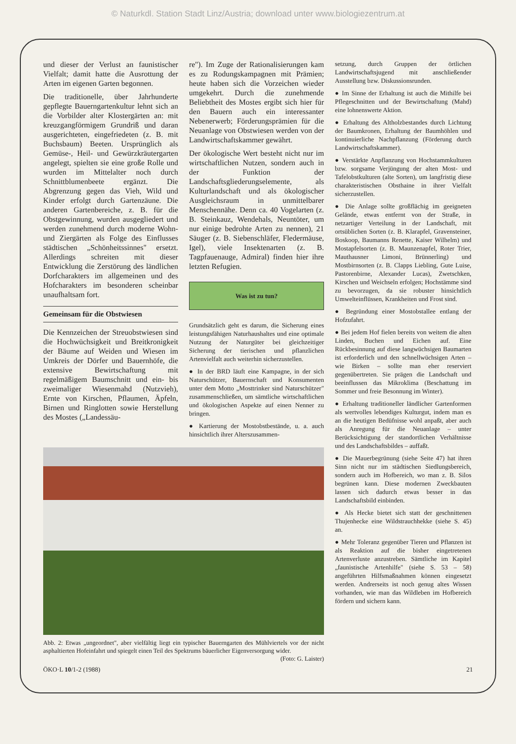© Naturkdl. Station Stadt Linz/Austria; download unter www.biologiezentrum.at
und dieser der Verlust an faunistischer Vielfalt; damit hatte die Ausrottung der Arten im eigenen Garten begonnen.
Die traditionelle, über Jahrhunderte gepflegte Bauerngartenkultur lehnt sich an die Vorbilder alter Klostergärten an: mit kreuzgangförmigem Grundriß und daran ausgerichteten, eingefriedeten (z. B. mit Buchsbaum) Beeten. Ursprünglich als Gemüse-, Heil- und Gewürzkräutergarten angelegt, spielten sie eine große Rolle und wurden im Mittelalter noch durch Schnittblumenbeete ergänzt. Die Abgrenzung gegen das Vieh, Wild und Kinder erfolgt durch Gartenzäune. Die anderen Gartenbereiche, z. B. für die Obstgewinnung, wurden ausgegliedert und werden zunehmend durch moderne Wohn- und Ziergärten als Folge des Einflusses städtischen „Schönheitssinnes" ersetzt. Allerdings schreiten mit dieser Entwicklung die Zerstörung des ländlichen Dorfcharakters im allgemeinen und des Hofcharakters im besonderen scheinbar unaufhaltsam fort.
Gemeinsam für die Obstwiesen
Die Kennzeichen der Streuobstwiesen sind die Hochwüchsigkeit und Breitkronigkeit der Bäume auf Weiden und Wiesen im Umkreis der Dörfer und Bauernhöfe, die extensive Bewirtschaftung mit regelmäßigem Baumschnitt und ein- bis zweimaliger Wiesenmahd (Nutzvieh), Ernte von Kirschen, Pflaumen, Äpfeln, Birnen und Ringlotten sowie Herstellung des Mostes („Landessäu-
re"). Im Zuge der Rationalisierungen kam es zu Rodungskampagnen mit Prämien; heute haben sich die Vorzeichen wieder umgekehrt. Durch die zunehmende Beliebtheit des Mostes ergibt sich hier für den Bauern auch ein interessanter Nebenerwerb; Förderungsprämien für die Neuanlage von Obstwiesen werden von der Landwirtschaftskammer gewährt.
Der ökologische Wert besteht nicht nur im wirtschaftlichen Nutzen, sondern auch in der Funktion der Landschaftsgliederungselemente, als Kulturlandschaft und als ökologischer Ausgleichsraum in unmittelbarer Menschennähe. Denn ca. 40 Vogelarten (z. B. Steinkauz, Wendehals, Neuntöter, um nur einige bedrohte Arten zu nennen), 21 Säuger (z. B. Siebenschläfer, Fledermäuse, Igel), viele Insektenarten (z. B. Tagpfauenauge, Admiral) finden hier ihre letzten Refugien.
Was ist zu tun?
Grundsätzlich geht es darum, die Sicherung eines leistungsfähigen Naturhaushaltes und eine optimale Nutzung der Naturgüter bei gleichzeitiger Sicherung der tierischen und pflanzlichen Artenvielfalt auch weiterhin sicherzustellen.
● In der BRD läuft eine Kampagne, in der sich Naturschützer, Bauernschaft und Konsumenten unter dem Motto „Mosttrinker sind Naturschützer" zusammenschließen, um sämtliche wirtschaftlichen und ökologischen Aspekte auf einen Nenner zu bringen.
● Kartierung der Mostobstbestände, u. a. auch hinsichtlich ihrer Alterszusammen-
Abb. 2: Etwas „ungeordnet", aber vielfältig liegt ein typischer Bauerngarten des Mühlviertels vor der nicht asphaltierten Hofeinfahrt und spiegelt einen Teil des Spektrums bäuerlicher Eigenversorgung wider. (Foto: G. Laister)
setzung, durch Gruppen der örtlichen Landwirtschaftsjugend mit anschließender Ausstellung bzw. Diskussionsrunden.
● Im Sinne der Erhaltung ist auch die Mithilfe bei Pflegeschnitten und der Bewirtschaftung (Mahd) eine lohnenswerte Aktion.
● Erhaltung des Altholzbestandes durch Lichtung der Baumkronen, Erhaltung der Baumhöhlen und kontinuierliche Nachpflanzung (Förderung durch Landwirtschaftskammer).
● Verstärkte Anpflanzung von Hochstammkulturen bzw. sorgsame Verjüngung der alten Most- und Tafelobstkulturen (alte Sorten), um langfristig diese charakteristischen Obsthaine in ihrer Vielfalt sicherzustellen.
● Die Anlage sollte großflächig im geeigneten Gelände, etwas entfernt von der Straße, in netzartiger Verteilung in der Landschaft, mit ortsüblichen Sorten (z. B. Klarapfel, Gravensteiner, Boskoop, Baumanns Renette, Kaiser Wilhelm) und Mostapfelsorten (z. B. Maunzenapfel, Roter Trier, Mauthausner Limoni, Brünnerling) und Mostbirnsorten (z. B. Clapps Liebling, Gute Luise, Pastorenbirne, Alexander Lucas), Zwetschken, Kirschen und Weichseln erfolgen; Hochstämme sind zu bevorzugen, da sie robuster hinsichtlich Umwelteinflüssen, Krankheiten und Frost sind.
● Begründung einer Mostobstallee entlang der Hofzufahrt.
● Bei jedem Hof fielen bereits von weitem die alten Linden, Buchen und Eichen auf. Eine Rückbesinnung auf diese langwüchsigen Baumarten ist erforderlich und den schnellwüchsigen Arten – wie Birken – sollte man eher reserviert gegenübertreten. Sie prägen die Landschaft und beeinflussen das Mikroklima (Beschattung im Sommer und freie Besonnung im Winter).
● Erhaltung traditioneller ländlicher Gartenformen als wertvolles lebendiges Kulturgut, indem man es an die heutigen Bedüfnisse wohl anpaßt, aber auch als Anregung für die Neuanlage – unter Berücksichtigung der standortlichen Verhältnisse und des Landschaftsbildes – auffaßt.
● Die Mauerbegrünung (siehe Seite 47) hat ihren Sinn nicht nur im städtischen Siedlungsbereich, sondern auch im Hofbereich, wo man z. B. Silos begrünen kann. Diese modernen Zweckbauten lassen sich dadurch etwas besser in das Landschaftsbild einbinden.
● Als Hecke bietet sich statt der geschnittenen Thujenhecke eine Wildstrauchhekke (siehe S. 45) an.
● Mehr Toleranz gegenüber Tieren und Pflanzen ist als Reaktion auf die bisher eingetretenen Artenverluste anzustreben. Sämtliche im Kapitel „faunistische Artenhilfe" (siehe S. 53 – 58) angeführten Hilfsmaßnahmen können eingesetzt werden. Andrerseits ist noch genug altes Wissen vorhanden, wie man das Wildleben im Hofbereich fördern und sichern kann.
ÖKO·L 10/1-2 (1988) 21